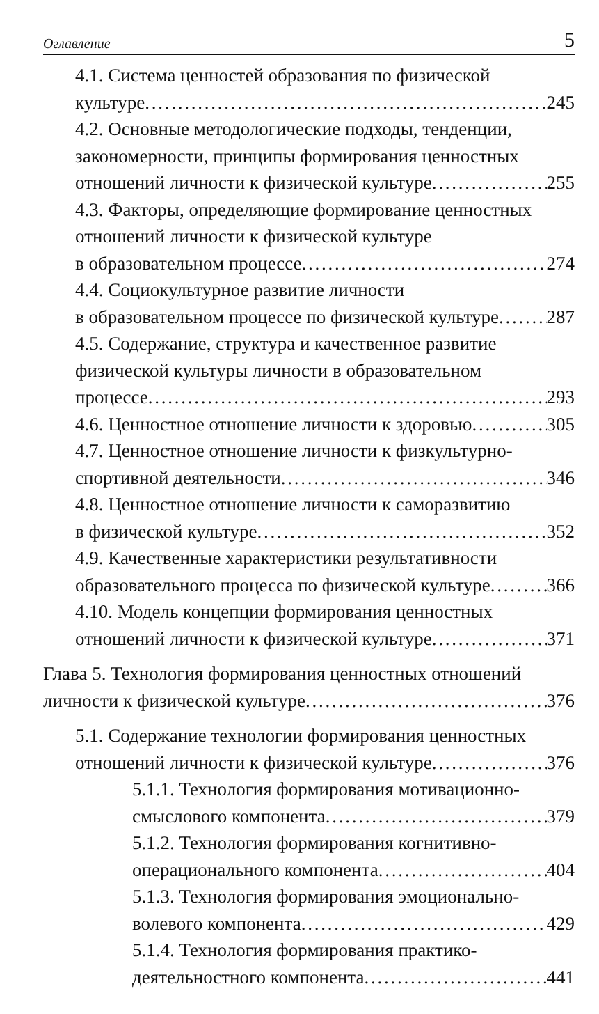Оглавление 5
4.1. Система ценностей образования по физической
культуре 245
4.2. Основные методологические подходы, тенденции, закономерности, принципы формирования ценностных
отношений личности к физической культуре 255
4.3. Факторы, определяющие формирование ценностных отношений личности к физической культуре
в образовательном процессе 274
4.4. Социокультурное развитие личности
в образовательном процессе по физической культуре 287
4.5. Содержание, структура и качественное развитие физической культуры личности в образовательном
процессе 293
4.6. Ценностное отношение личности к здоровью 305
4.7. Ценностное отношение личности к физкультурно-
спортивной деятельности 346
4.8. Ценностное отношение личности к саморазвитию
в физической культуре 352
4.9. Качественные характеристики результативности
образовательного процесса по физической культуре 366
4.10. Модель концепции формирования ценностных
отношений личности к физической культуре 371
Глава 5. Технология формирования ценностных отношений
личности к физической культуре 376
5.1. Содержание технологии формирования ценностных
отношений личности к физической культуре 376
5.1.1. Технология формирования мотивационно-
смыслового компонента 379
5.1.2. Технология формирования когнитивно-
операционального компонента 404
5.1.3. Технология формирования эмоционально-
волевого компонента 429
5.1.4. Технология формирования практико-
деятельностного компонента 441